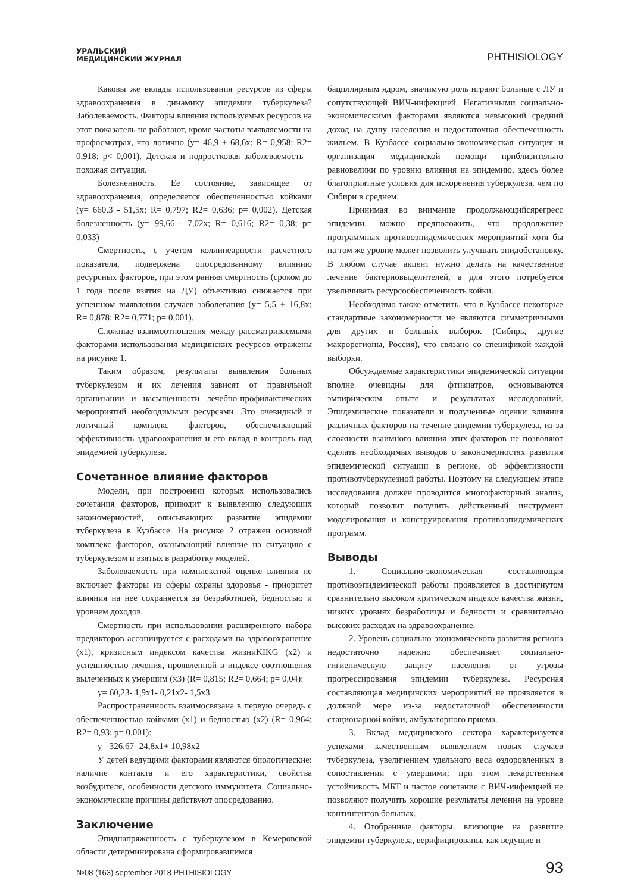УРАЛЬСКИЙ
МЕДИЦИНСКИЙ ЖУРНАЛ
PHTHISIOLOGY
Каковы же вклады использования ресурсов из сферы здравоохранения в динамику эпидемии туберкулеза?Заболеваемость. Факторы влияния используемых ресурсов на этот показатель не работают, кроме частоты выявляемости на профосмотрах, что логично (y= 46,9 + 68,6x; R= 0,958; R2= 0,918; p< 0,001). Детская и подростковая заболеваемость – похожая ситуация.
Болезненность. Ее состояние, зависящее от здравоохранения, определяется обеспеченностью койками (y= 660,3 - 51,5x; R= 0,797; R2= 0,636; p= 0,002). Детская болезненность (y= 99,66 - 7,02x; R= 0,616; R2= 0,38; p= 0,033)
Смертность, с учетом коллинеарности расчетного показателя, подвержена опосредованному влиянию ресурсных факторов, при этом ранняя смертность (сроком до 1 года после взятия на ДУ) объективно снижается при успешном выявлении случаев заболевания (y= 5,5 + 16,8x; R= 0,878; R2= 0,771; p= 0,001).
Сложные взаимоотношения между рассматриваемыми факторами использования медицинских ресурсов отражены на рисунке 1.
Таким образом, результаты выявления больных туберкулезом и их лечения зависят от правильной организации и насыщенности лечебно-профилактических мероприятий необходимыми ресурсами. Это очевидный и логичный комплекс факторов, обеспечивающий эффективность здравоохранения и его вклад в контроль над эпидемией туберкулеза.
Сочетанное влияние факторов
Модели, при построении которых использовались сочетания факторов, приводит к выявлению следующих закономерностей, описывающих развитие эпидемии туберкулеза в Кузбассе. На рисунке 2 отражен основной комплекс факторов, оказывающий влияние на ситуацию с туберкулезом и взятых в разработку моделей.
Заболеваемость при комплексной оценке влияния не включает факторы из сферы охраны здоровья - приоритет влияния на нее сохраняется за безработицей, бедностью и уровнем доходов.
Смертность при использовании расширенного набора предикторов ассоциируется с расходами на здравоохранение (x1), кризисным индексом качества жизниKIKG (x2) и успешностью лечения, проявленной в индексе соотношения вылеченных к умершим (x3) (R= 0,815; R2= 0,664; p= 0,04):
y= 60,23- 1,9x1- 0,21x2- 1,5x3
Распространенность взаимосвязана в первую очередь с обеспеченностью койками (x1) и бедностью (x2) (R= 0,964; R2= 0,93; p= 0,001):
y= 326,67- 24,8x1+ 10,98x2
У детей ведущими факторами являются биологические: наличие контакта и его характеристики, свойства возбудителя, особенности детского иммунитета. Социально-экономические причины действуют опосредованно.
Заключение
Эпиднапряженность с туберкулезом в Кемеровской области детерминирована сформировавшимся
бациллярным ядром, значимую роль играют больные с ЛУ и сопутствующей ВИЧ-инфекцией. Негативными социально-экономическими факторами являются невысокий средний доход на душу населения и недостаточная обеспеченность жильем. В Кузбассе социально-экономическая ситуация и организация медицинской помощи приблизительно равновелики по уровню влияния на эпидемию, здесь более благоприятные условия для искоренения туберкулеза, чем по Сибири в среднем.
Принимая во внимание продолжающийсярегресс эпидемии, можно предположить, что продолжение программных противоэпидемических мероприятий хотя бы на том же уровне может позволить улучшать эпидобстановку. В любом случае акцент нужно делать на качественное лечение бактериовыделителей, а для этого потребуется увеличивать ресурсообеспеченность койки.
Необходимо также отметить, что в Кузбассе некоторые стандартные закономерности не являются симметричными для других и больши́х выборок (Сибирь, другие макрорегионы, Россия), что связано со спецификой каждой выборки.
Обсуждаемые характеристики эпидемической ситуации вполне очевидны для фтизиатров, основываются эмпирическом опыте и результатах исследований. Эпидемические показатели и полученные оценки влияния различных факторов на течение эпидемии туберкулеза, из-за сложности взаимного влияния этих факторов не позволяют сделать необходимых выводов о закономерностях развития эпидемической ситуации в регионе, об эффективности противотуберкулезной работы. Поэтому на следующем этапе исследования должен проводится многофакторный анализ, который позволит получить действенный инструмент моделирования и конструирования противоэпидемических программ.
Выводы
1. Социально-экономическая составляющая противоэпидемической работы проявляется в достигнутом сравнительно высоком критическом индексе качества жизни, низких уровнях безработицы и бедности и сравнительно высоких расходах на здравоохранение.
2. Уровень социально-экономического развития региона недостаточно надежно обеспечивает социально-гигиеническую защиту населения от угрозы прогрессирования эпидемии туберкулеза. Ресурсная составляющая медицинских мероприятий не проявляется в должной мере из-за недостаточной обеспеченности стационарной койки, амбулаторного приема.
3. Вклад медицинского сектора характеризуется успехами качественным выявлением новых случаев туберкулеза, увеличением удельного веса оздоровленных в сопоставлении с умершими; при этом лекарственная устойчивость МБТ и частое сочетание с ВИЧ-инфекцией не позволяют получить хорошие результаты лечения на уровне контингентов больных.
4. Отобранные факторы, влияющие на развитие эпидемии туберкулеза, верифицированы, как ведущие и
№08 (163) september 2018 PHTHISIOLOGY
93